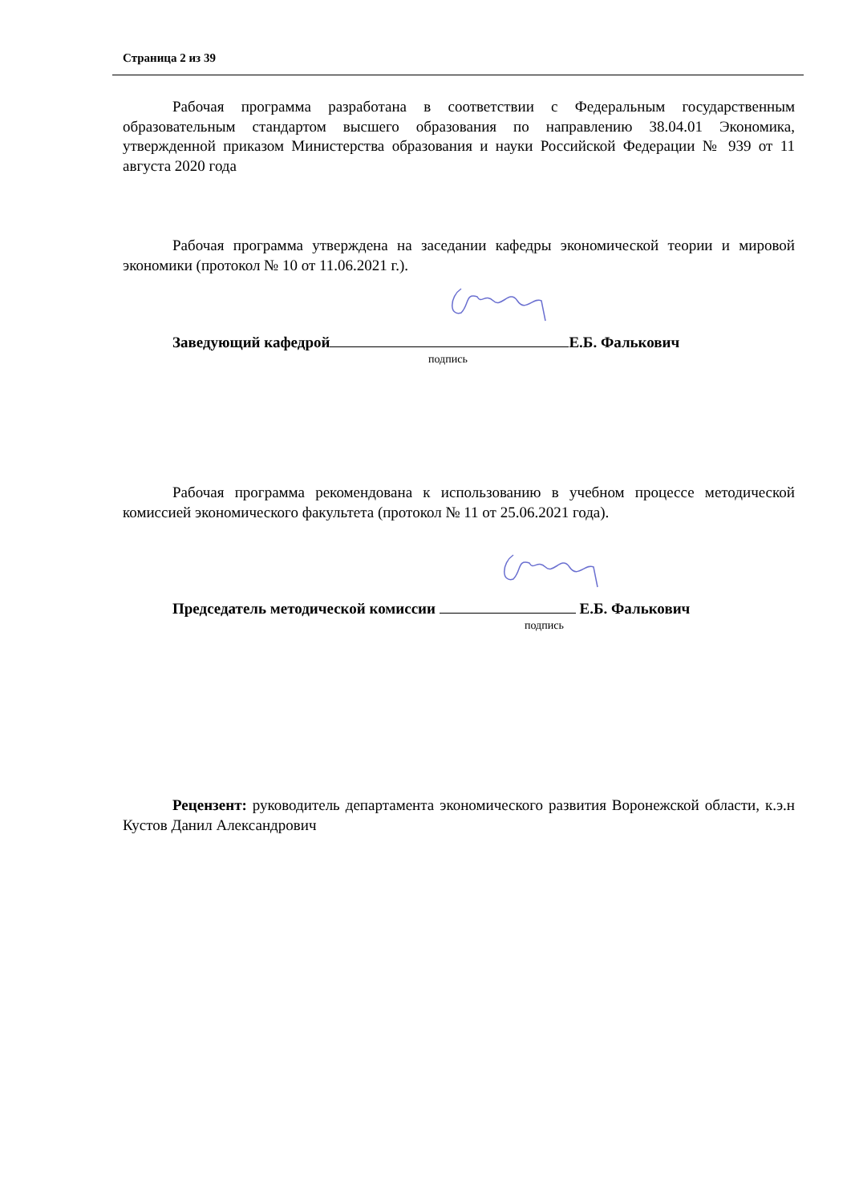Страница 2 из 39
Рабочая программа разработана в соответствии с Федеральным государственным образовательным стандартом высшего образования по направлению 38.04.01 Экономика, утвержденной приказом Министерства образования и науки Российской Федерации № 939 от 11 августа 2020 года
Рабочая программа утверждена на заседании кафедры экономической теории и мировой экономики (протокол № 10 от 11.06.2021 г.).
Заведующий кафедрой Е.Б. Фалькович
подпись
Рабочая программа рекомендована к использованию в учебном процессе методической комиссией экономического факультета (протокол № 11 от 25.06.2021 года).
Председатель методической комиссии Е.Б. Фалькович
подпись
Рецензент: руководитель департамента экономического развития Воронежской области, к.э.н Кустов Данил Александрович